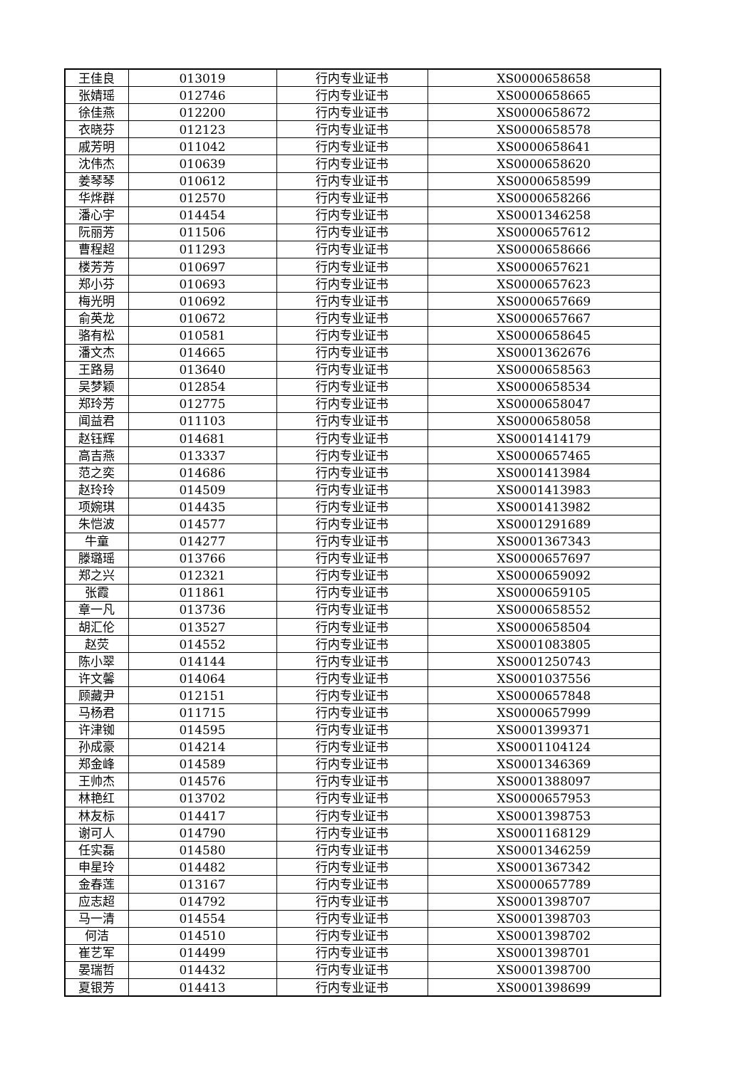| 王佳良 | 013019 | 行内专业证书 | XS0000658658 |
| 张婧瑶 | 012746 | 行内专业证书 | XS0000658665 |
| 徐佳燕 | 012200 | 行内专业证书 | XS0000658672 |
| 衣晓芬 | 012123 | 行内专业证书 | XS0000658578 |
| 戚芳明 | 011042 | 行内专业证书 | XS0000658641 |
| 沈伟杰 | 010639 | 行内专业证书 | XS0000658620 |
| 姜琴琴 | 010612 | 行内专业证书 | XS0000658599 |
| 华烨群 | 012570 | 行内专业证书 | XS0000658266 |
| 潘心宇 | 014454 | 行内专业证书 | XS0001346258 |
| 阮丽芳 | 011506 | 行内专业证书 | XS0000657612 |
| 曹程超 | 011293 | 行内专业证书 | XS0000658666 |
| 楼芳芳 | 010697 | 行内专业证书 | XS0000657621 |
| 郑小芬 | 010693 | 行内专业证书 | XS0000657623 |
| 梅光明 | 010692 | 行内专业证书 | XS0000657669 |
| 俞英龙 | 010672 | 行内专业证书 | XS0000657667 |
| 骆有松 | 010581 | 行内专业证书 | XS0000658645 |
| 潘文杰 | 014665 | 行内专业证书 | XS0001362676 |
| 王路易 | 013640 | 行内专业证书 | XS0000658563 |
| 吴梦颖 | 012854 | 行内专业证书 | XS0000658534 |
| 郑玲芳 | 012775 | 行内专业证书 | XS0000658047 |
| 闻益君 | 011103 | 行内专业证书 | XS0000658058 |
| 赵钰辉 | 014681 | 行内专业证书 | XS0001414179 |
| 高吉燕 | 013337 | 行内专业证书 | XS0000657465 |
| 范之奕 | 014686 | 行内专业证书 | XS0001413984 |
| 赵玲玲 | 014509 | 行内专业证书 | XS0001413983 |
| 项婉琪 | 014435 | 行内专业证书 | XS0001413982 |
| 朱恺波 | 014577 | 行内专业证书 | XS0001291689 |
| 牛童 | 014277 | 行内专业证书 | XS0001367343 |
| 滕璐瑶 | 013766 | 行内专业证书 | XS0000657697 |
| 郑之兴 | 012321 | 行内专业证书 | XS0000659092 |
| 张霞 | 011861 | 行内专业证书 | XS0000659105 |
| 章一凡 | 013736 | 行内专业证书 | XS0000658552 |
| 胡汇伦 | 013527 | 行内专业证书 | XS0000658504 |
| 赵荧 | 014552 | 行内专业证书 | XS0001083805 |
| 陈小翠 | 014144 | 行内专业证书 | XS0001250743 |
| 许文馨 | 014064 | 行内专业证书 | XS0001037556 |
| 顾藏尹 | 012151 | 行内专业证书 | XS0000657848 |
| 马杨君 | 011715 | 行内专业证书 | XS0000657999 |
| 许津铷 | 014595 | 行内专业证书 | XS0001399371 |
| 孙成豪 | 014214 | 行内专业证书 | XS0001104124 |
| 郑金峰 | 014589 | 行内专业证书 | XS0001346369 |
| 王帅杰 | 014576 | 行内专业证书 | XS0001388097 |
| 林艳红 | 013702 | 行内专业证书 | XS0000657953 |
| 林友标 | 014417 | 行内专业证书 | XS0001398753 |
| 谢可人 | 014790 | 行内专业证书 | XS0001168129 |
| 任实磊 | 014580 | 行内专业证书 | XS0001346259 |
| 申星玲 | 014482 | 行内专业证书 | XS0001367342 |
| 金春莲 | 013167 | 行内专业证书 | XS0000657789 |
| 应志超 | 014792 | 行内专业证书 | XS0001398707 |
| 马一清 | 014554 | 行内专业证书 | XS0001398703 |
| 何洁 | 014510 | 行内专业证书 | XS0001398702 |
| 崔艺军 | 014499 | 行内专业证书 | XS0001398701 |
| 晏瑞哲 | 014432 | 行内专业证书 | XS0001398700 |
| 夏银芳 | 014413 | 行内专业证书 | XS0001398699 |